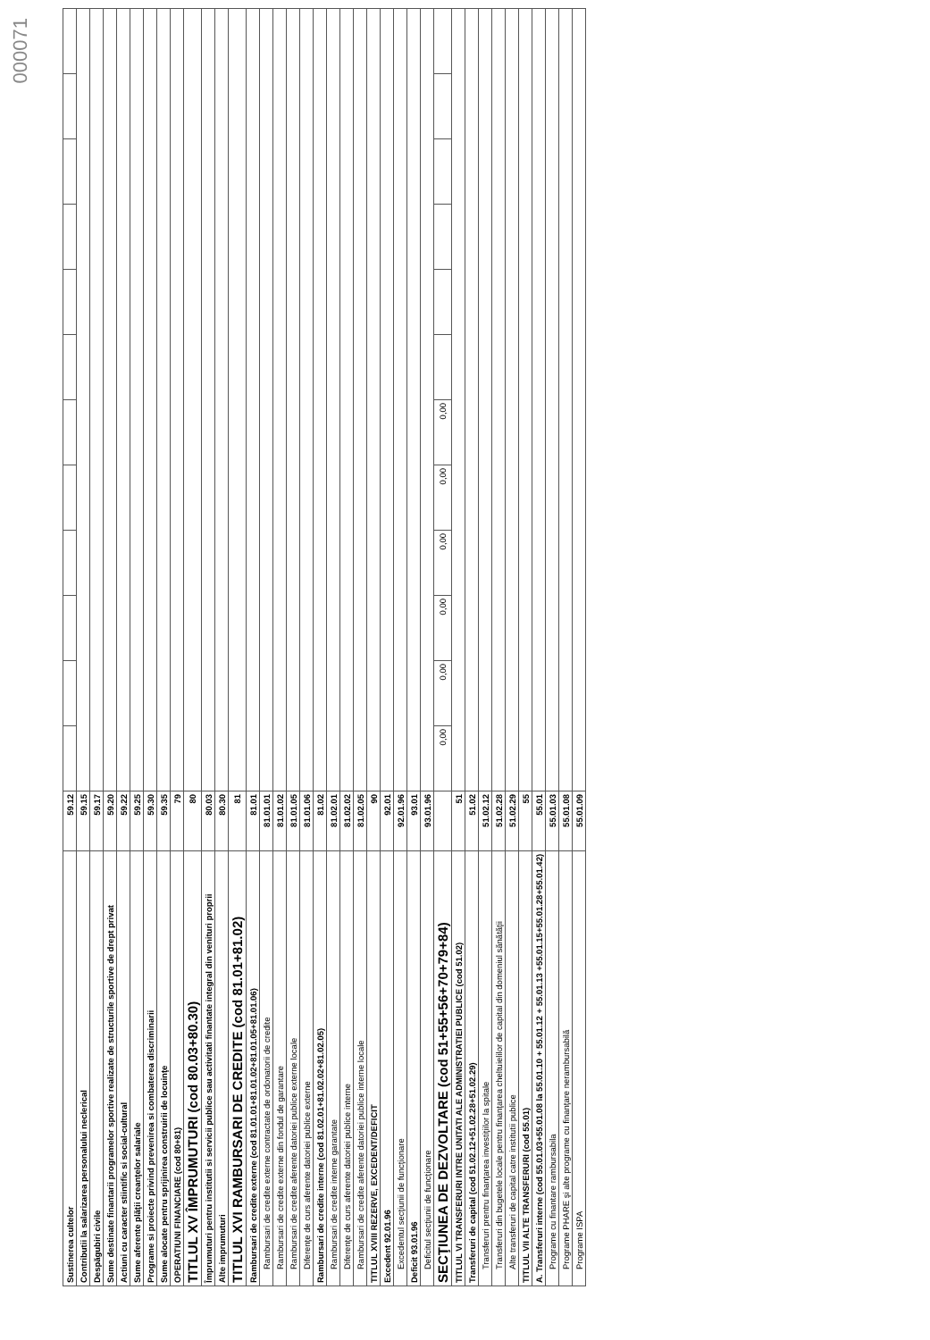000071
| Sustinerea cultelor | 59.12 | | | | | | | | | | | | |
| Contributii la salarizarea personalului neclerical | 59.15 | | | | | | | | | | | | |
| Despăgubiri civile | 59.17 | | | | | | | | | | | | |
| Sume destinate finantarii programelor sportive realizate de structurile sportive de drept privat | 59.20 | | | | | | | | | | | | |
| Actiuni cu caracter stiintific si social-cultural | 59.22 | | | | | | | | | | | | |
| Sume aferente plăţii creanţelor salariale | 59.25 | | | | | | | | | | | | |
| Programe si proiecte privind prevenirea si combaterea discriminarii | 59.30 | | | | | | | | | | | | |
| Sume alocate pentru sprijinirea construirii de locuinţe | 59.35 | | | | | | | | | | | | |
| OPERATIUNI FINANCIARE (cod 80+81) | 79 | | | | | | | | | | | | |
| TITLUL XV ÎMPRUMUTURI (cod 80.03+80.30) | 80 | | | | | | | | | | | | |
| Împrumuturi pentru institutii si servicii publice sau activitati finantate integral din venituri proprii | 80.03 | | | | | | | | | | | | |
| Alte imprumuturi | 80.30 | | | | | | | | | | | | |
| TITLUL XVI RAMBURSARI DE CREDITE (cod 81.01+81.02) | 81 | | | | | | | | | | | | |
| Rambursari de credite externe (cod 81.01.01+81.01.02+81.01.05+81.01.06) | 81.01 | | | | | | | | | | | | |
| Rambursari de credite externe contractate de ordonatorii de credite | 81.01.01 | | | | | | | | | | | | |
| Rambursari de credite externe din fondul de garantare | 81.01.02 | | | | | | | | | | | | |
| Rambursari de credite aferente datoriei publice externe locale | 81.01.05 | | | | | | | | | | | | |
| Diferenţe de curs aferente datoriei publice externe | 81.01.06 | | | | | | | | | | | | |
| Rambursari de credite interne (cod 81.02.01+81.02.02+81.02.05) | 81.02 | | | | | | | | | | | | |
| Rambursari de credite interne garantate | 81.02.01 | | | | | | | | | | | | |
| Diferenţe de curs aferente datoriei publice interne | 81.02.02 | | | | | | | | | | | | |
| Rambursari de credite aferente datoriei publice interne locale | 81.02.05 | | | | | | | | | | | | |
| TITLUL XVIII REZERVE, EXCEDENT/DEFICIT | 90 | | | | | | | | | | | | |
| Excedent 92.01.96 | 92.01 | | | | | | | | | | | | |
| Excedentul secţiunii de funcţionare | 92.01.96 | | | | | | | | | | | | |
| Deficit 93.01.96 | 93.01 | | | | | | | | | | | | |
| Deficitul secţiunii de funcţionare | 93.01.96 | | | | | | | | | | | | |
| SECŢIUNEA DE DEZVOLTARE (cod 51+55+56+70+79+84) | | 0,00 | 0,00 | 0,00 | 0,00 | 0,00 | 0,00 | | | | | | |
| TITLUL VI TRANSFERURI INTRE UNITATI ALE ADMINISTRATIEI PUBLICE (cod 51.02) | 51 | | | | | | | | | | | | |
| Transferuri de capital (cod 51.02.12+51.02.28+51.02.29) | 51.02 | | | | | | | | | | | | |
| Transferuri prentru finanţarea investiţiilor la spitale | 51.02.12 | | | | | | | | | | | | |
| Transferuri din bugetele locale pentru finanţarea cheltuielilor de capital din domeniul sănătăţii | 51.02.28 | | | | | | | | | | | | |
| Alte transferuri de capital catre institutii publice | 51.02.29 | | | | | | | | | | | | |
| TITLUL VII ALTE TRANSFERURI (cod 55.01) | 55 | | | | | | | | | | | | |
| A. Transferuri interne (cod 55.01.03+55.01.08 la 55.01.10 + 55.01.12 + 55.01.13 +55.01.15+55.01.28+55.01.42) | 55.01 | | | | | | | | | | | | |
| Programe cu finantare rambursabila | 55.01.03 | | | | | | | | | | | | |
| Programe PHARE şi alte programe cu finanţare nerambursabilă | 55.01.08 | | | | | | | | | | | | |
| Programe ISPA | 55.01.09 | | | | | | | | | | | | |